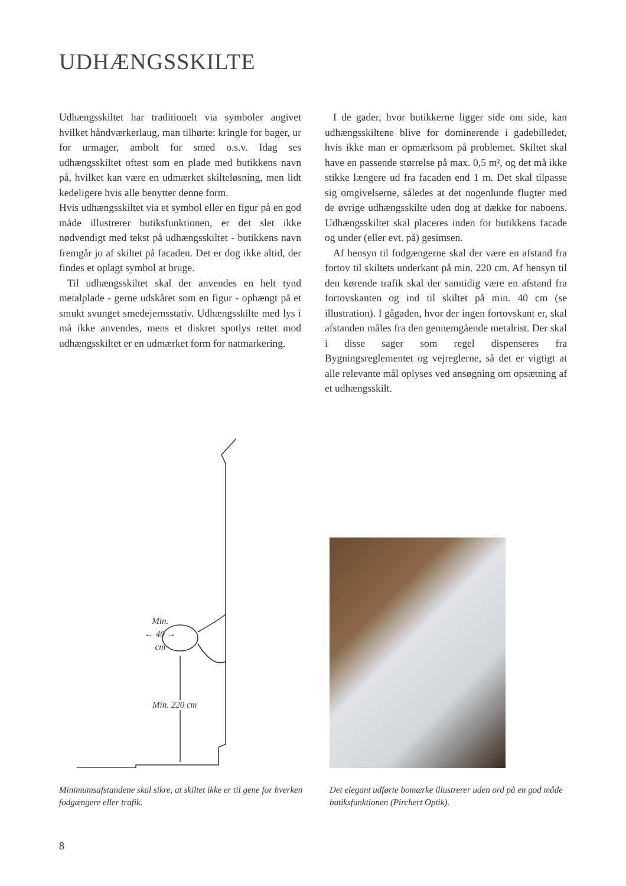UDHÆNGSSKILTE
Udhængsskiltet har traditionelt via symboler angivet hvilket håndværkerlaug, man tilhørte: kringle for bager, ur for urmager, ambolt for smed o.s.v. Idag ses udhængsskiltet oftest som en plade med butikkens navn på, hvilket kan være en udmærket skilteløsning, men lidt kedeligere hvis alle benytter denne form.
Hvis udhængsskiltet via et symbol eller en figur på en god måde illustrerer butiksfunktionen, er det slet ikke nødvendigt med tekst på udhængsskiltet - butikkens navn fremgår jo af skiltet på facaden. Det er dog ikke altid, der findes et oplagt symbol at bruge.
Til udhængsskiltet skal der anvendes en helt tynd metalplade - gerne udskåret som en figur - ophængt på et smukt svunget smedejernsstativ. Udhængsskilte med lys i må ikke anvendes, mens et diskret spotlys rettet mod udhængsskiltet er en udmærket form for natmarkering.
I de gader, hvor butikkerne ligger side om side, kan udhængsskiltene blive for dominerende i gadebilledet, hvis ikke man er opmærksom på problemet. Skiltet skal have en passende størrelse på max. 0,5 m², og det må ikke stikke længere ud fra facaden end 1 m. Det skal tilpasse sig omgivelserne, således at det nogenlunde flugter med de øvrige udhængsskilte uden dog at dække for naboens. Udhængsskiltet skal placeres inden for butikkens facade og under (eller evt. på) gesimsen.
Af hensyn til fodgængerne skal der være en afstand fra fortov til skiltets underkant på min. 220 cm. Af hensyn til den kørende trafik skal der samtidig være en afstand fra fortovskanten og ind til skiltet på min. 40 cm (se illustration). I gågaden, hvor der ingen fortovskant er, skal afstanden måles fra den gennemgående metalrist. Der skal i disse sager som regel dispenseres fra Bygningsreglementet og vejreglerne, så det er vigtigt at alle relevante mål oplyses ved ansøgning om opsætning af et udhængsskilt.
Min.
← 40 →
cm
Min. 220 cm
Minimumsafstandene skal sikre, at skiltet ikke er til gene for hverken fodgængere eller trafik.
Det elegant udførte bomærke illustrerer uden ord på en god måde butiksfunktionen (Pirchert Optik).
8